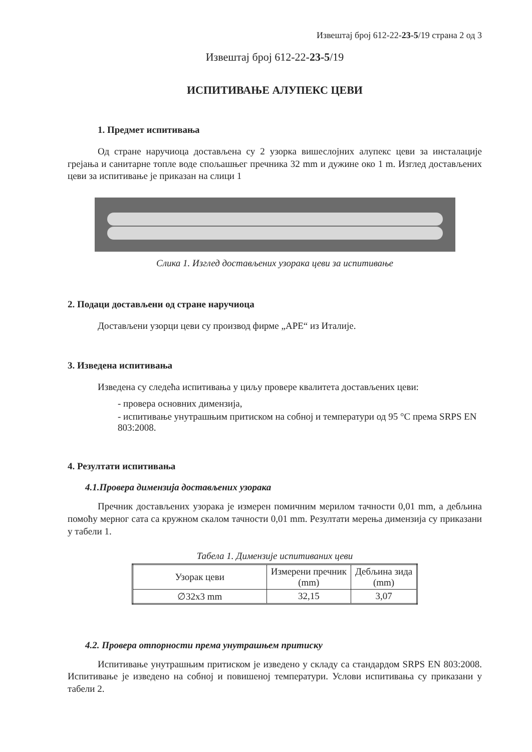Извештај број 612-22-23-5/19 страна 2 од 3
Извештај број 612-22-23-5/19
ИСПИТИВАЊЕ АЛУПЕКС ЦЕВИ
1. Предмет испитивања
Од стране наручиоца достављена су 2 узорка вишеслојних алупекс цеви за инсталације грејања и санитарне топле воде спољашњег пречника 32 mm и дужине око 1 m. Изглед достављених цеви за испитивање је приказан на слици 1
Слика 1. Изглед достављених узорака цеви за испитивање
2. Подаци достављени од стране наручиоца
Достављени узорци цеви су производ фирме „АРЕ“ из Италије.
3. Изведена испитивања
Изведена су следећа испитивања у циљу провере квалитета достављених цеви:
- провера основних димензија,
- испитивање унутрашњим притиском на собној и температури од 95 °C према SRPS EN 803:2008.
4. Резултати испитивања
4.1.Провера димензија достављених узорака
Пречник достављених узорака је измерен помичним мерилом тачности 0,01 mm, а дебљина помоћу мерног сата са кружном скалом тачности 0,01 mm. Резултати мерења димензија су приказани у табели 1.
Табела 1. Димензије испитиваних цеви
| Узорак цеви | Измерени пречник (mm) | Дебљина зида (mm) |
| --- | --- | --- |
| ∅32x3 mm | 32,15 | 3,07 |
4.2. Провера отпорности према унутрашњем притиску
Испитивање унутрашњим притиском је изведено у складу са стандардом SRPS EN 803:2008. Испитивање је изведено на собној и повишеној температури. Услови испитивања су приказани у табели 2.